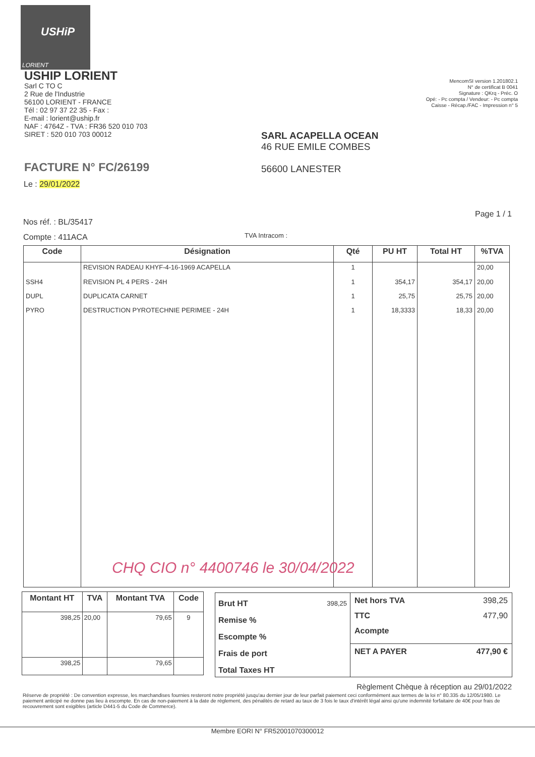USHiP
LORIENT
USHIP LORIENT
Sarl C TO C
2 Rue de l'Industrie
56100 LORIENT - FRANCE
Tél : 02 97 37 22 35 - Fax :
E-mail : lorient@uship.fr
NAF : 4764Z - TVA : FR36 520 010 703
SIRET : 520 010 703 00012
MencomSI version 1.201802.1
N° de certificat B 0041
Signature : QKrq - Préc. O
Opé: - Pc compta / Vendeur: - Pc compta
Caisse - Récap./FAC - Impression n° 5
SARL ACAPELLA OCEAN
46 RUE EMILE COMBES
56600 LANESTER
FACTURE N° FC/26199
Le : 29/01/2022
Page 1 / 1
Nos réf. : BL/35417
Compte : 411ACA
TVA Intracom :
| Code | Désignation | Qté | PU HT | Total HT | %TVA |
| --- | --- | --- | --- | --- | --- |
| | REVISION RADEAU KHYF-4-16-1969 ACAPELLA | 1 | | | 20,00 |
| SSH4 | REVISION PL 4 PERS - 24H | 1 | 354,17 | 354,17 | 20,00 |
| DUPL | DUPLICATA CARNET | 1 | 25,75 | 25,75 | 20,00 |
| PYRO | DESTRUCTION PYROTECHNIE PERIMEE - 24H | 1 | 18,3333 | 18,33 | 20,00 |
CHQ CIO n° 4400746 le 30/04/2022
| Montant HT | TVA | Montant TVA | Code |
| --- | --- | --- | --- |
| 398,25 | 20,00 | 79,65 | 9 |
| 398,25 | | 79,65 | |
Brut HT 398,25
Remise %
Escompte %
Frais de port
Total Taxes HT
Net hors TVA 398,25
TTC 477,90
Acompte
NET A PAYER 477,90 €
Règlement Chèque à réception au 29/01/2022
Réserve de propriété : De convention expresse, les marchandises fournies resteront notre propriété jusqu'au dernier jour de leur parfait paiement ceci conformément aux termes de la loi n° 80.335 du 12/05/1980. Le paiement anticipé ne donne pas lieu à escompte. En cas de non-paiement à la date de règlement, des pénalités de retard au taux de 3 fois le taux d'intérêt légal ainsi qu'une indemnité forfaitaire de 40€ pour frais de recouvrement sont exigibles (article D441-5 du Code de Commerce).
Membre EORI N° FR52001070300012